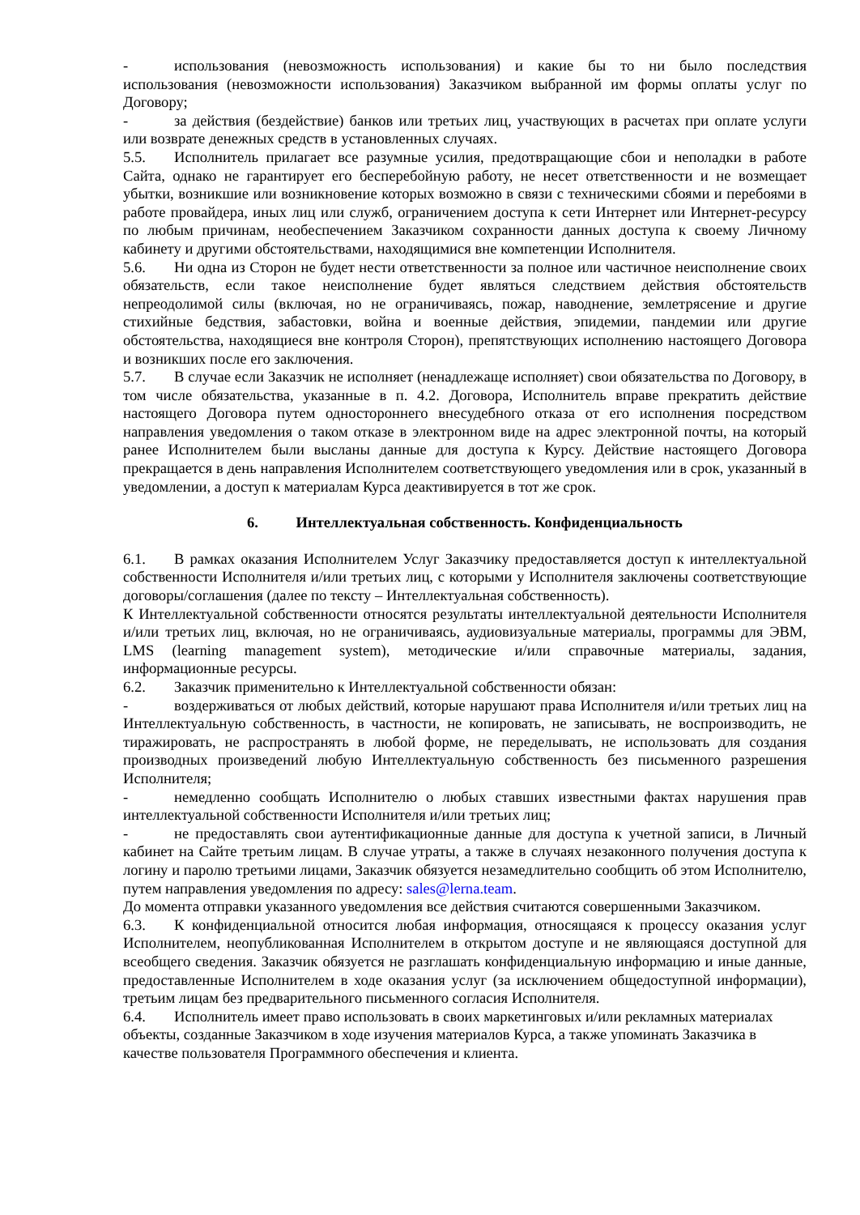- использования (невозможность использования) и какие бы то ни было последствия использования (невозможности использования) Заказчиком выбранной им формы оплаты услуг по Договору;
- за действия (бездействие) банков или третьих лиц, участвующих в расчетах при оплате услуги или возврате денежных средств в установленных случаях.
5.5. Исполнитель прилагает все разумные усилия, предотвращающие сбои и неполадки в работе Сайта, однако не гарантирует его бесперебойную работу, не несет ответственности и не возмещает убытки, возникшие или возникновение которых возможно в связи с техническими сбоями и перебоями в работе провайдера, иных лиц или служб, ограничением доступа к сети Интернет или Интернет-ресурсу по любым причинам, необеспечением Заказчиком сохранности данных доступа к своему Личному кабинету и другими обстоятельствами, находящимися вне компетенции Исполнителя.
5.6. Ни одна из Сторон не будет нести ответственности за полное или частичное неисполнение своих обязательств, если такое неисполнение будет являться следствием действия обстоятельств непреодолимой силы (включая, но не ограничиваясь, пожар, наводнение, землетрясение и другие стихийные бедствия, забастовки, война и военные действия, эпидемии, пандемии или другие обстоятельства, находящиеся вне контроля Сторон), препятствующих исполнению настоящего Договора и возникших после его заключения.
5.7. В случае если Заказчик не исполняет (ненадлежаще исполняет) свои обязательства по Договору, в том числе обязательства, указанные в п. 4.2. Договора, Исполнитель вправе прекратить действие настоящего Договора путем одностороннего внесудебного отказа от его исполнения посредством направления уведомления о таком отказе в электронном виде на адрес электронной почты, на который ранее Исполнителем были высланы данные для доступа к Курсу. Действие настоящего Договора прекращается в день направления Исполнителем соответствующего уведомления или в срок, указанный в уведомлении, а доступ к материалам Курса деактивируется в тот же срок.
6. Интеллектуальная собственность. Конфиденциальность
6.1. В рамках оказания Исполнителем Услуг Заказчику предоставляется доступ к интеллектуальной собственности Исполнителя и/или третьих лиц, с которыми у Исполнителя заключены соответствующие договоры/соглашения (далее по тексту – Интеллектуальная собственность).
К Интеллектуальной собственности относятся результаты интеллектуальной деятельности Исполнителя и/или третьих лиц, включая, но не ограничиваясь, аудиовизуальные материалы, программы для ЭВМ, LMS (learning management system), методические и/или справочные материалы, задания, информационные ресурсы.
6.2. Заказчик применительно к Интеллектуальной собственности обязан:
- воздерживаться от любых действий, которые нарушают права Исполнителя и/или третьих лиц на Интеллектуальную собственность, в частности, не копировать, не записывать, не воспроизводить, не тиражировать, не распространять в любой форме, не переделывать, не использовать для создания производных произведений любую Интеллектуальную собственность без письменного разрешения Исполнителя;
- немедленно сообщать Исполнителю о любых ставших известными фактах нарушения прав интеллектуальной собственности Исполнителя и/или третьих лиц;
- не предоставлять свои аутентификационные данные для доступа к учетной записи, в Личный кабинет на Сайте третьим лицам. В случае утраты, а также в случаях незаконного получения доступа к логину и паролю третьими лицами, Заказчик обязуется незамедлительно сообщить об этом Исполнителю, путем направления уведомления по адресу: sales@lerna.team.
До момента отправки указанного уведомления все действия считаются совершенными Заказчиком.
6.3. К конфиденциальной относится любая информация, относящаяся к процессу оказания услуг Исполнителем, неопубликованная Исполнителем в открытом доступе и не являющаяся доступной для всеобщего сведения. Заказчик обязуется не разглашать конфиденциальную информацию и иные данные, предоставленные Исполнителем в ходе оказания услуг (за исключением общедоступной информации), третьим лицам без предварительного письменного согласия Исполнителя.
6.4. Исполнитель имеет право использовать в своих маркетинговых и/или рекламных материалах объекты, созданные Заказчиком в ходе изучения материалов Курса, а также упоминать Заказчика в качестве пользователя Программного обеспечения и клиента.